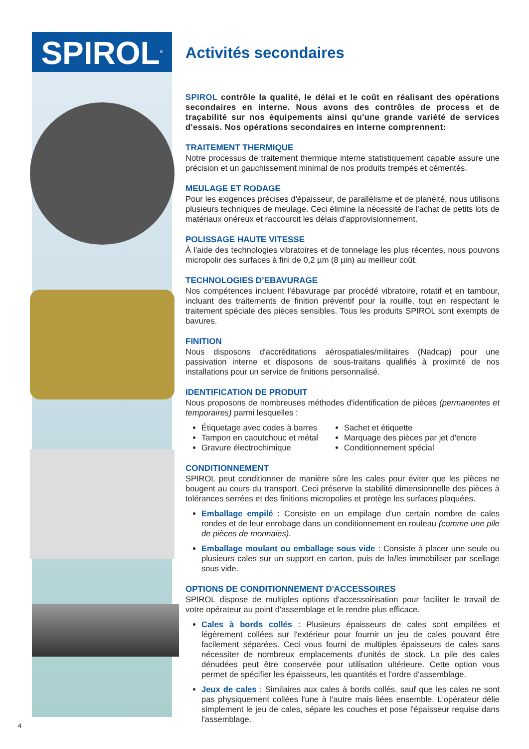SPIROL<sup>®</sup>
Activités secondaires
SPIROL contrôle la qualité, le délai et le coût en réalisant des opérations secondaires en interne. Nous avons des contrôles de process et de traçabilité sur nos équipements ainsi qu'une grande variété de services d'essais. Nos opérations secondaires en interne comprennent:
TRAITEMENT THERMIQUE
Notre processus de traitement thermique interne statistiquement capable assure une précision et un gauchissement minimal de nos produits trempés et cémentés.
MEULAGE ET RODAGE
Pour les exigences précises d'épaisseur, de parallélisme et de planéité, nous utilisons plusieurs techniques de meulage. Ceci élimine la nécessité de l'achat de petits lots de matériaux onéreux et raccourcit les délais d'approvisionnement.
POLISSAGE HAUTE VITESSE
À l'aide des technologies vibratoires et de tonnelage les plus récentes, nous pouvons micropolir des surfaces à fini de 0,2 µm (8 µin) au meilleur coût.
TECHNOLOGIES D’EBAVURAGE
Nos compétences incluent l’ébavurage par procédé vibratoire, rotatif et en tambour, incluant des traitements de finition préventif pour la rouille, tout en respectant le traitement spéciale des pièces sensibles. Tous les produits SPIROL sont exempts de bavures.
FINITION
Nous disposons d'accréditations aérospatiales/militaires (Nadcap) pour une passivation interne et disposons de sous-traitans qualifiés à proximité de nos installations pour un service de finitions personnalisé.
IDENTIFICATION DE PRODUIT
Nous proposons de nombreuses méthodes d'identification de pièces (permanentes et temporaires) parmi lesquelles :
Étiquetage avec codes à barres
Tampon en caoutchouc et métal
Gravure électrochimique
Sachet et étiquette
Marquage des pièces par jet d'encre
Conditionnement spécial
CONDITIONNEMENT
SPIROL peut conditionner de manière sûre les cales pour éviter que les pièces ne bougent au cours du transport. Ceci préserve la stabilité dimensionnelle des pièces à tolérances serrées et des finitions micropolies et protège les surfaces plaquées.
Emballage empilé : Consiste en un empilage d'un certain nombre de cales rondes et de leur enrobage dans un conditionnement en rouleau (comme une pile de pièces de monnaies).
Emballage moulant ou emballage sous vide : Consiste à placer une seule ou plusieurs cales sur un support en carton, puis de la/les immobiliser par scellage sous vide.
OPTIONS DE CONDITIONNEMENT D'ACCESSOIRES
SPIROL dispose de multiples options d'accessoirisation pour faciliter le travail de votre opérateur au point d'assemblage et le rendre plus efficace.
Cales à bords collés : Plusieurs épaisseurs de cales sont empilées et légèrement collées sur l'extérieur pour fournir un jeu de cales pouvant être facilement séparées. Ceci vous fourni de multiples épaisseurs de cales sans nécessiter de nombreux emplacements d'unités de stock. La pile des cales dénudées peut être conservée pour utilisation ultérieure. Cette option vous permet de spécifier les épaisseurs, les quantités et l'ordre d'assemblage.
Jeux de cales : Similaires aux cales à bords collés, sauf que les cales ne sont pas physiquement collées l'une à l'autre mais liées ensemble. L'opérateur délie simplement le jeu de cales, sépare les couches et pose l'épaisseur requise dans l'assemblage.
4